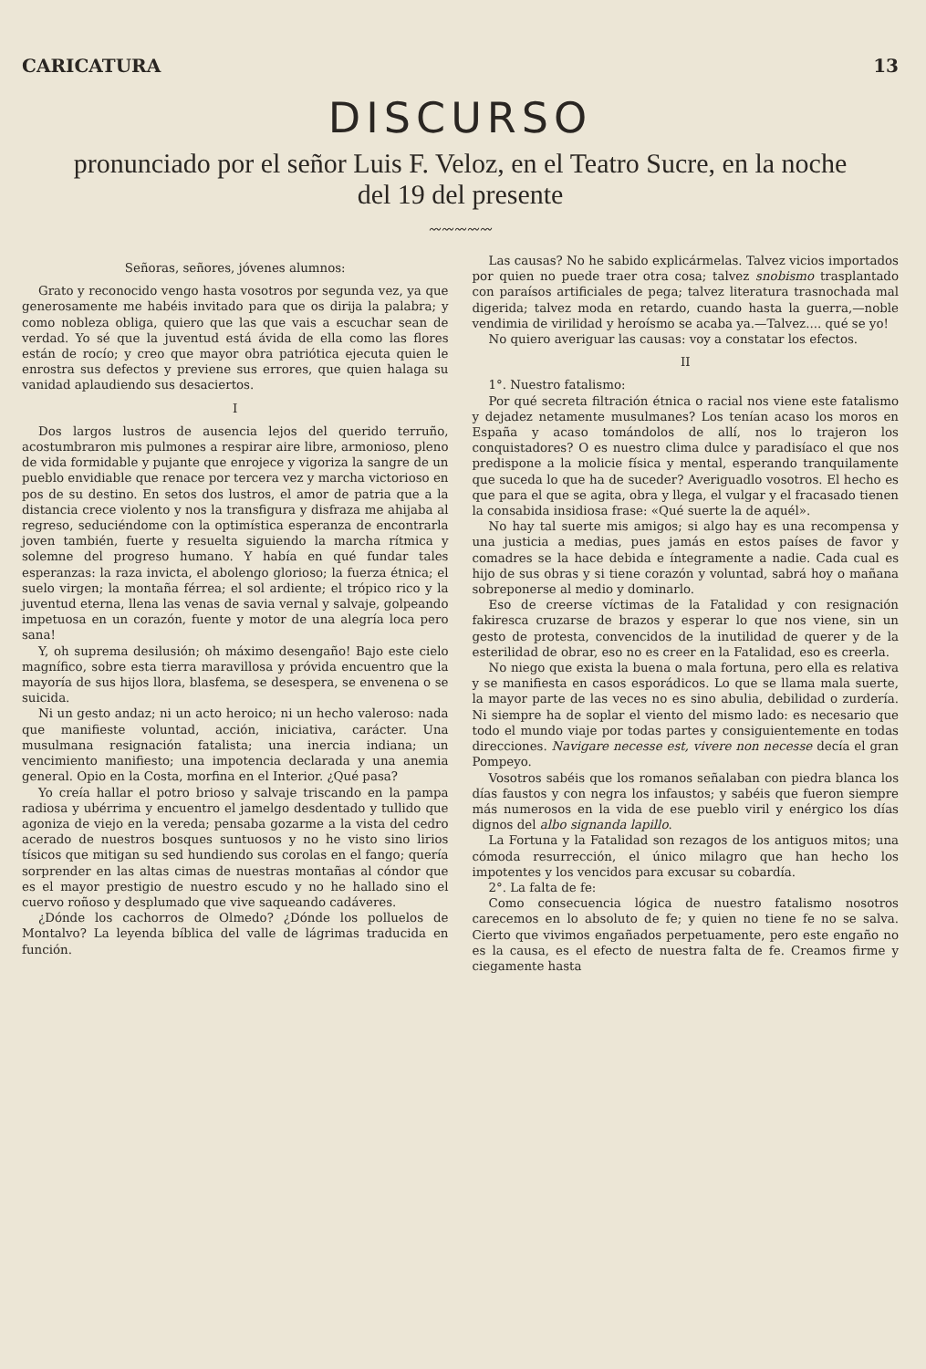CARICATURA 13
DISCURSO
pronunciado por el señor Luis F. Veloz, en el Teatro Sucre, en la noche del 19 del presente
〰〰〰〰〰
Señoras, señores, jóvenes alumnos:
Grato y reconocido vengo hasta vosotros por segunda vez, ya que generosamente me habéis invitado para que os dirija la palabra; y como nobleza obliga, quiero que las que vais a escuchar sean de verdad. Yo sé que la juventud está ávida de ella como las flores están de rocío; y creo que mayor obra patriótica ejecuta quien le enrostra sus defectos y previene sus errores, que quien halaga su vanidad aplaudiendo sus desaciertos.
I
Dos largos lustros de ausencia lejos del querido terruño, acostumbraron mis pulmones a respirar aire libre, armonioso, pleno de vida formidable y pujante que enrojece y vigoriza la sangre de un pueblo envidiable que renace por tercera vez y marcha victorioso en pos de su destino. En setos dos lustros, el amor de patria que a la distancia crece violento y nos la transfigura y disfraza me ahijaba al regreso, seduciéndome con la optimística esperanza de encontrarla joven también, fuerte y resuelta siguiendo la marcha rítmica y solemne del progreso humano. Y había en qué fundar tales esperanzas: la raza invicta, el abolengo glorioso; la fuerza étnica; el suelo virgen; la montaña férrea; el sol ardiente; el trópico rico y la juventud eterna, llena las venas de savia vernal y salvaje, golpeando impetuosa en un corazón, fuente y motor de una alegría loca pero sana!
Y, oh suprema desilusión; oh máximo desengaño! Bajo este cielo magnífico, sobre esta tierra maravillosa y próvida encuentro que la mayoría de sus hijos llora, blasfema, se desespera, se envenena o se suicida.
Ni un gesto andaz; ni un acto heroico; ni un hecho valeroso: nada que manifieste voluntad, acción, iniciativa, carácter. Una musulmana resignación fatalista; una inercia indiana; un vencimiento manifiesto; una impotencia declarada y una anemia general. Opio en la Costa, morfina en el Interior. ¿Qué pasa?
Yo creía hallar el potro brioso y salvaje triscando en la pampa radiosa y ubérrima y encuentro el jamelgo desdentado y tullido que agoniza de viejo en la vereda; pensaba gozarme a la vista del cedro acerado de nuestros bosques suntuosos y no he visto sino lirios tísicos que mitigan su sed hundiendo sus corolas en el fango; quería sorprender en las altas cimas de nuestras montañas al cóndor que es el mayor prestigio de nuestro escudo y no he hallado sino el cuervo roñoso y desplumado que vive saqueando cadáveres.
¿Dónde los cachorros de Olmedo? ¿Dónde los polluelos de Montalvo? La leyenda bíblica del valle de lágrimas traducida en función.
Las causas? No he sabido explicármelas. Talvez vicios importados por quien no puede traer otra cosa; talvez snobismo trasplantado con paraísos artificiales de pega; talvez literatura trasnochada mal digerida; talvez moda en retardo, cuando hasta la guerra,—noble vendimia de virilidad y heroísmo se acaba ya.—Talvez.... qué se yo!
No quiero averiguar las causas: voy a constatar los efectos.
II
1°. Nuestro fatalismo:
Por qué secreta filtración étnica o racial nos viene este fatalismo y dejadez netamente musulmanes? Los tenían acaso los moros en España y acaso tomándolos de allí, nos lo trajeron los conquistadores? O es nuestro clima dulce y paradisíaco el que nos predispone a la molicie física y mental, esperando tranquilamente que suceda lo que ha de suceder? Averiguadlo vosotros. El hecho es que para el que se agita, obra y llega, el vulgar y el fracasado tienen la consabida insidiosa frase: «Qué suerte la de aquél».
No hay tal suerte mis amigos; si algo hay es una recompensa y una justicia a medias, pues jamás en estos países de favor y comadres se la hace debida e íntegramente a nadie. Cada cual es hijo de sus obras y si tiene corazón y voluntad, sabrá hoy o mañana sobreponerse al medio y dominarlo.
Eso de creerse víctimas de la Fatalidad y con resignación fakiresca cruzarse de brazos y esperar lo que nos viene, sin un gesto de protesta, convencidos de la inutilidad de querer y de la esterilidad de obrar, eso no es creer en la Fatalidad, eso es creerla.
No niego que exista la buena o mala fortuna, pero ella es relativa y se manifiesta en casos esporádicos. Lo que se llama mala suerte, la mayor parte de las veces no es sino abulia, debilidad o zurdería. Ni siempre ha de soplar el viento del mismo lado: es necesario que todo el mundo viaje por todas partes y consiguientemente en todas direcciones. Navigare necesse est, vivere non necesse decía el gran Pompeyo.
Vosotros sabéis que los romanos señalaban con piedra blanca los días faustos y con negra los infaustos; y sabéis que fueron siempre más numerosos en la vida de ese pueblo viril y enérgico los días dignos del albo signanda lapillo.
La Fortuna y la Fatalidad son rezagos de los antiguos mitos; una cómoda resurrección, el único milagro que han hecho los impotentes y los vencidos para excusar su cobardía.
2°. La falta de fe:
Como consecuencia lógica de nuestro fatalismo nosotros carecemos en lo absoluto de fe; y quien no tiene fe no se salva. Cierto que vivimos engañados perpetuamente, pero este engaño no es la causa, es el efecto de nuestra falta de fe. Creamos firme y ciegamente hasta